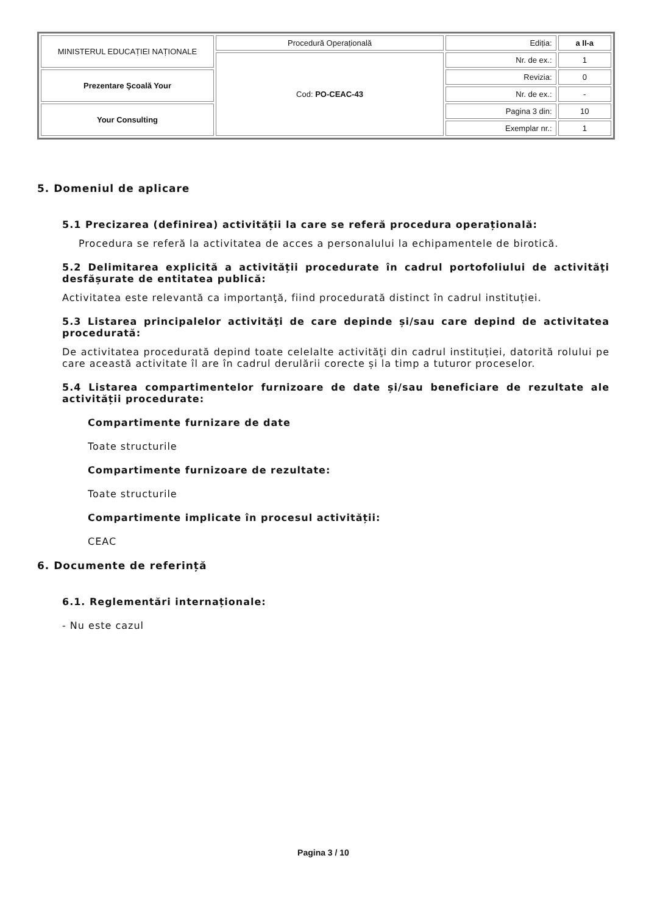| MINISTERUL EDUCAȚIEI NAȚIONALE | Procedură Operațională | Ediția: | a II-a |
| | Cod: PO-CEAC-43 | Nr. de ex.: | 1 |
| Prezentare Şcoală Your | | Revizia: | 0 |
| | | Nr. de ex.: | - |
| Your Consulting | | Pagina 3 din: | 10 |
| | | Exemplar nr.: | 1 |
5. Domeniul de aplicare
5.1 Precizarea (definirea) activității la care se referă procedura operațională:
Procedura se referă la activitatea de acces a personalului la echipamentele de birotică.
5.2 Delimitarea explicită a activității procedurate în cadrul portofoliului de activităţi desfășurate de entitatea publică:
Activitatea este relevantă ca importanţă, fiind procedurată distinct în cadrul instituției.
5.3 Listarea principalelor activităţi de care depinde și/sau care depind de activitatea procedurată:
De activitatea procedurată depind toate celelalte activităţi din cadrul instituției, datorită rolului pe care această activitate îl are în cadrul derulării corecte și la timp a tuturor proceselor.
5.4 Listarea compartimentelor furnizoare de date și/sau beneficiare de rezultate ale activității procedurate:
Compartimente furnizare de date
Toate structurile
Compartimente furnizoare de rezultate:
Toate structurile
Compartimente implicate în procesul activității:
CEAC
6. Documente de referință
6.1. Reglementări internaționale:
- Nu este cazul
Pagina 3 / 10